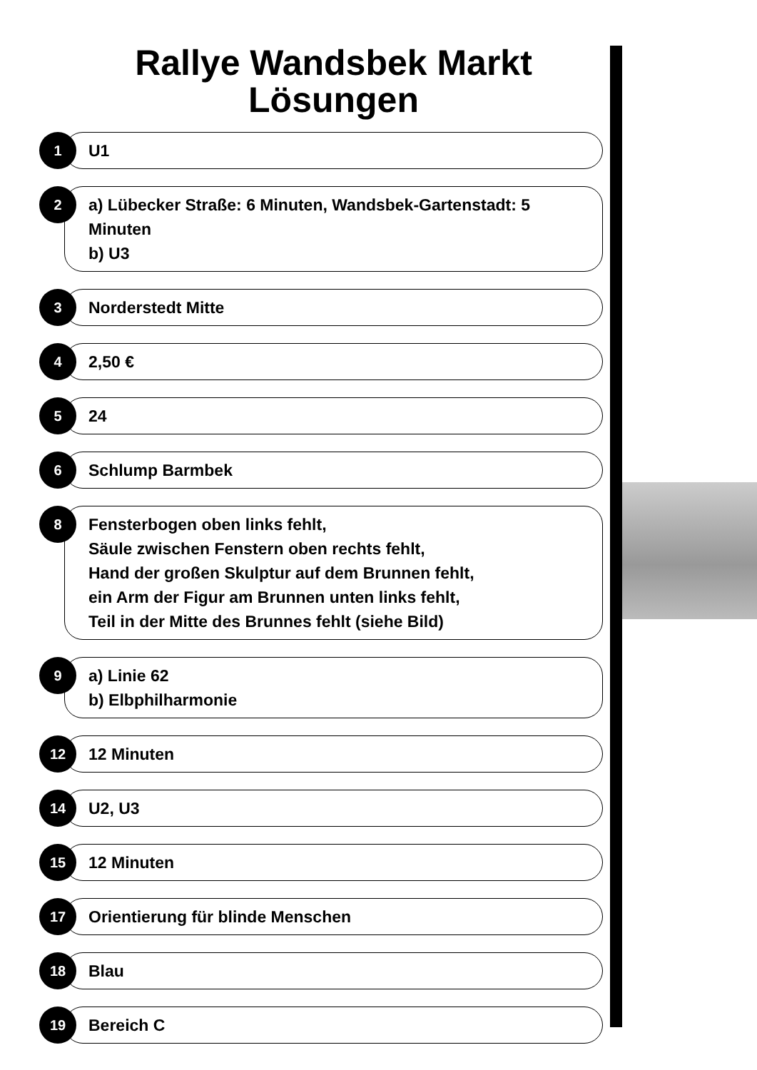Rallye Wandsbek Markt
Lösungen
1
U1
2
a) Lübecker Straße: 6 Minuten, Wandsbek-Gartenstadt: 5 Minuten
b) U3
3
Norderstedt Mitte
4
2,50 €
5
24
6
Schlump Barmbek
8
Fensterbogen oben links fehlt,
Säule zwischen Fenstern oben rechts fehlt,
Hand der großen Skulptur auf dem Brunnen fehlt,
ein Arm der Figur am Brunnen unten links fehlt,
Teil in der Mitte des Brunnes fehlt (siehe Bild)
9
a) Linie 62
b) Elbphilharmonie
12
12 Minuten
14
U2, U3
15
12 Minuten
17
Orientierung für blinde Menschen
18
Blau
19
Bereich C